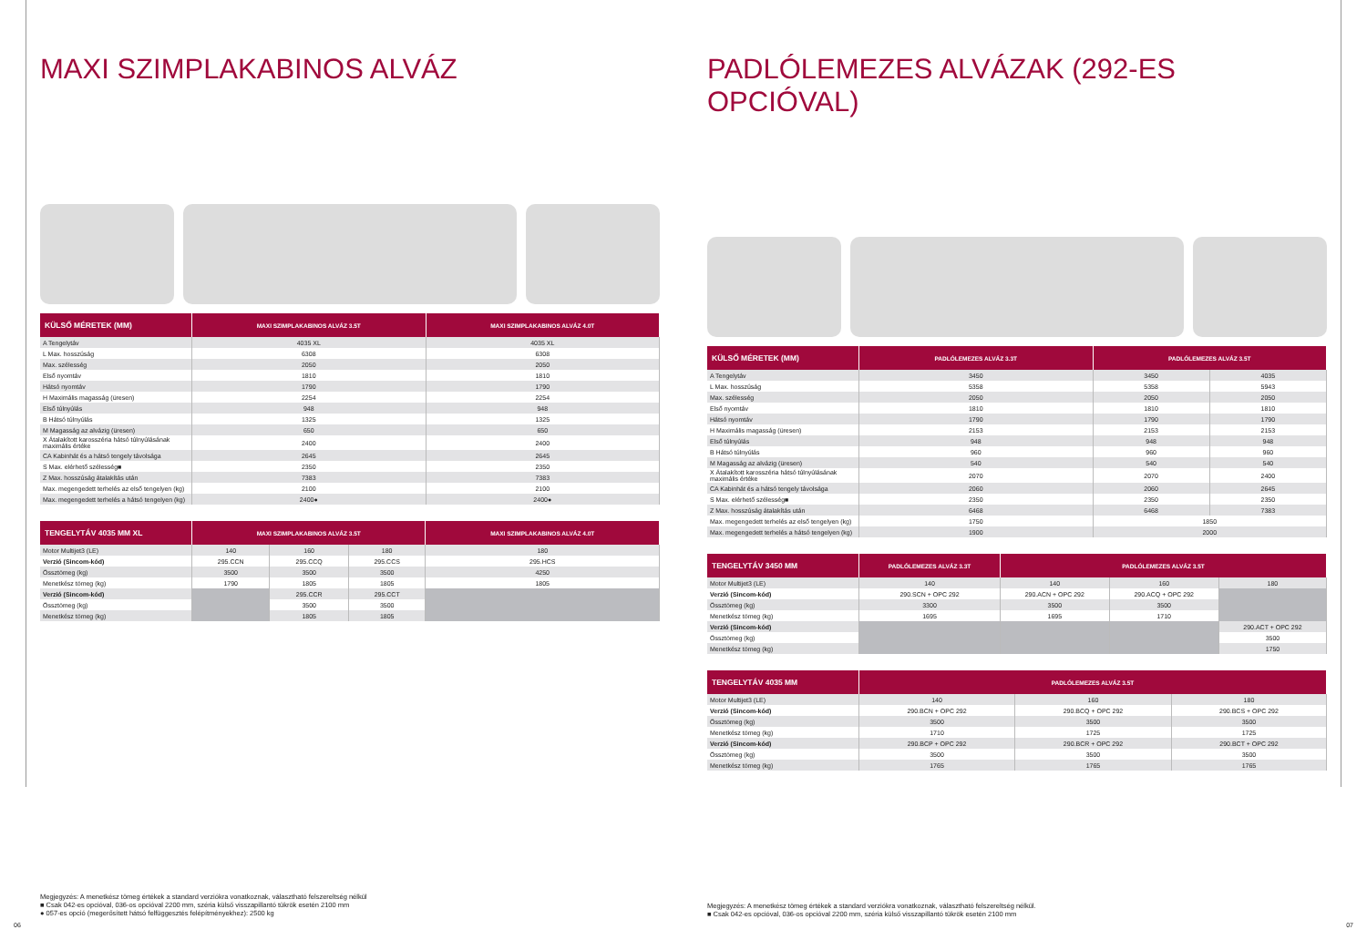MAXI SZIMPLAKABINOS ALVÁZ
| KÜLSŐ MÉRETEK (MM) | MAXI SZIMPLAKABINOS ALVÁZ 3.5T | MAXI SZIMPLAKABINOS ALVÁZ 4.0T |
| --- | --- | --- |
| A Tengelytáv | 4035 XL | 4035 XL |
| L Max. hosszúság | 6308 | 6308 |
| Max. szélesség | 2050 | 2050 |
| Első nyomtáv | 1810 | 1810 |
| Hátsó nyomtáv | 1790 | 1790 |
| H Maximális magasság (üresen) | 2254 | 2254 |
| Első túlnyúlás | 948 | 948 |
| B Hátsó túlnyúlás | 1325 | 1325 |
| M Magasság az alvázig (üresen) | 650 | 650 |
| X Átalakított karosszéria hátsó túlnyúlásának maximális értéke | 2400 | 2400 |
| CA Kabinhát és a hátsó tengely távolsága | 2645 | 2645 |
| S Max. elérhető szélesség■ | 2350 | 2350 |
| Z Max. hosszúság átalakítás után | 7383 | 7383 |
| Max. megengedett terhelés az első tengelyen (kg) | 2100 | 2100 |
| Max. megengedett terhelés a hátsó tengelyen (kg) | 2400● | 2400● |
| TENGELYTÁV 4035 MM XL | MAXI SZIMPLAKABINOS ALVÁZ 3.5T | | | MAXI SZIMPLAKABINOS ALVÁZ 4.0T |
| --- | --- | --- | --- | --- |
| Motor Multijet3 (LE) | 140 | 160 | 180 | 180 |
| Verzió (Sincom-kód) | 295.CCN | 295.CCQ | 295.CCS | 295.HCS |
| Össztömeg (kg) | 3500 | 3500 | 3500 | 4250 |
| Menetkész tömeg (kg) | 1790 | 1805 | 1805 | 1805 |
| Verzió (Sincom-kód) | | 295.CCR | 295.CCT | |
| Össztömeg (kg) | | 3500 | 3500 | |
| Menetkész tömeg (kg) | | 1805 | 1805 | |
Megjegyzés: A menetkész tömeg értékek a standard verziókra vonatkoznak, választható felszereltség nélkül
■ Csak 042-es opcióval, 036-os opcióval 2200 mm, széria külső visszapillantó tükrök esetén 2100 mm
● 057-es opció (megerősített hátsó felfüggesztés felépítményekhez): 2500 kg
06
PADLÓLEMEZES ALVÁZAK (292-ES OPCIÓVAL)
| KÜLSŐ MÉRETEK (MM) | PADLÓLEMEZES ALVÁZ 3.3T | PADLÓLEMEZES ALVÁZ 3.5T | |
| --- | --- | --- | --- |
| A Tengelytáv | 3450 | 3450 | 4035 |
| L Max. hosszúság | 5358 | 5358 | 5943 |
| Max. szélesség | 2050 | 2050 | 2050 |
| Első nyomtáv | 1810 | 1810 | 1810 |
| Hátsó nyomtáv | 1790 | 1790 | 1790 |
| H Maximális magasság (üresen) | 2153 | 2153 | 2153 |
| Első túlnyúlás | 948 | 948 | 948 |
| B Hátsó túlnyúlás | 960 | 960 | 960 |
| M Magasság az alvázig (üresen) | 540 | 540 | 540 |
| X Átalakított karosszéria hátsó túlnyúlásának maximális értéke | 2070 | 2070 | 2400 |
| CA Kabinhát és a hátsó tengely távolsága | 2060 | 2060 | 2645 |
| S Max. elérhető szélesség■ | 2350 | 2350 | 2350 |
| Z Max. hosszúság átalakítás után | 6468 | 6468 | 7383 |
| Max. megengedett terhelés az első tengelyen (kg) | 1750 | 1850 | |
| Max. megengedett terhelés a hátsó tengelyen (kg) | 1900 | 2000 | |
| TENGELYTÁV 3450 MM | PADLÓLEMEZES ALVÁZ 3.3T | PADLÓLEMEZES ALVÁZ 3.5T | | |
| --- | --- | --- | --- | --- |
| Motor Multijet3 (LE) | 140 | 140 | 160 | 180 |
| Verzió (Sincom-kód) | 290.SCN + OPC 292 | 290.ACN + OPC 292 | 290.ACQ + OPC 292 | |
| Össztömeg (kg) | 3300 | 3500 | 3500 | |
| Menetkész tömeg (kg) | 1695 | 1695 | 1710 | |
| Verzió (Sincom-kód) | | | | 290.ACT + OPC 292 |
| Össztömeg (kg) | | | | 3500 |
| Menetkész tömeg (kg) | | | | 1750 |
| TENGELYTÁV 4035 MM | PADLÓLEMEZES ALVÁZ 3.5T | | |
| --- | --- | --- | --- |
| Motor Multijet3 (LE) | 140 | 160 | 180 |
| Verzió (Sincom-kód) | 290.BCN + OPC 292 | 290.BCQ + OPC 292 | 290.BCS + OPC 292 |
| Össztömeg (kg) | 3500 | 3500 | 3500 |
| Menetkész tömeg (kg) | 1710 | 1725 | 1725 |
| Verzió (Sincom-kód) | 290.BCP + OPC 292 | 290.BCR + OPC 292 | 290.BCT + OPC 292 |
| Össztömeg (kg) | 3500 | 3500 | 3500 |
| Menetkész tömeg (kg) | 1765 | 1765 | 1765 |
Megjegyzés: A menetkész tömeg értékek a standard verziókra vonatkoznak, választható felszereltség nélkül.
■ Csak 042-es opcióval, 036-os opcióval 2200 mm, széria külső visszapillantó tükrök esetén 2100 mm
07